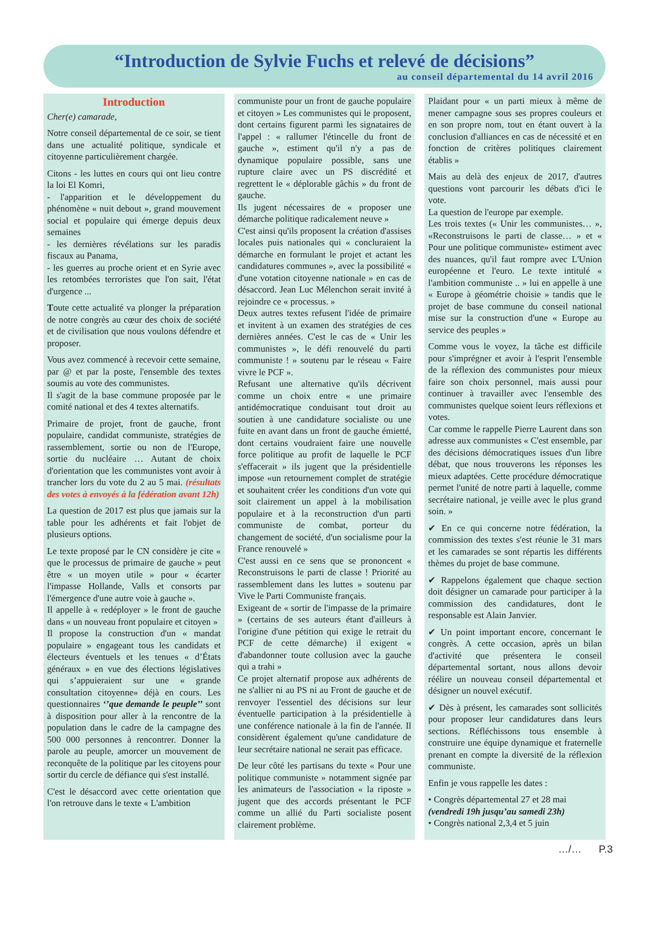“Introduction de Sylvie Fuchs et relevé de décisions”
au conseil départemental du 14 avril 2016
Introduction
Cher(e) camarade,
Notre conseil départemental de ce soir, se tient dans une actualité politique, syndicale et citoyenne particulièrement chargée.
Citons - les luttes en cours qui ont lieu contre la loi El Komri,
- l'apparition et le développement du phénomène « nuit debout », grand mouvement social et populaire qui émerge depuis deux semaines
- les dernières révélations sur les paradis fiscaux au Panama,
- les guerres au proche orient et en Syrie avec les retombées terroristes que l'on sait, l'état d'urgence ...
Toute cette actualité va plonger la préparation de notre congrès au cœur des choix de société et de civilisation que nous voulons défendre et proposer.
Vous avez commencé à recevoir cette semaine, par @ et par la poste, l'ensemble des textes soumis au vote des communistes.
Il s'agit de la base commune proposée par le comité national et des 4 textes alternatifs.
Primaire de projet, front de gauche, front populaire, candidat communiste, stratégies de rassemblement, sortie ou non de l'Europe, sortie du nucléaire … Autant de choix d'orientation que les communistes vont avoir à trancher lors du vote du 2 au 5 mai. (résultats des votes à envoyés à la fédération avant 12h)
La question de 2017 est plus que jamais sur la table pour les adhérents et fait l'objet de plusieurs options.
Le texte proposé par le CN considère je cite « que le processus de primaire de gauche » peut être « un moyen utile » pour « écarter l'impasse Hollande, Valls et consorts par l'émergence d'une autre voie à gauche ».
Il appelle à « redéployer » le front de gauche dans « un nouveau front populaire et citoyen »
Il propose la construction d'un « mandat populaire » engageant tous les candidats et électeurs éventuels et les tenues « d’États généraux » en vue des élections législatives qui s’appuieraient sur une « grande consultation citoyenne» déjà en cours. Les questionnaires ‘’que demande le peuple’’ sont à disposition pour aller à la rencontre de la population dans le cadre de la campagne des 500 000 personnes à rencontrer. Donner la parole au peuple, amorcer un mouvement de reconquête de la politique par les citoyens pour sortir du cercle de défiance qui s'est installé.
C'est le désaccord avec cette orientation que l'on retrouve dans le texte « L'ambition
communiste pour un front de gauche populaire et citoyen » Les communistes qui le proposent, dont certains figurent parmi les signataires de l'appel : « rallumer l'étincelle du front de gauche », estiment qu'il n'y a pas de dynamique populaire possible, sans une rupture claire avec un PS discrédité et regrettent le « déplorable gâchis » du front de gauche.
Ils jugent nécessaires de « proposer une démarche politique radicalement neuve »
C'est ainsi qu'ils proposent la création d'assises locales puis nationales qui « concluraient la démarche en formulant le projet et actant les candidatures communes », avec la possibilité « d'une votation citoyenne nationale » en cas de désaccord. Jean Luc Mélenchon serait invité à rejoindre ce « processus. »
Deux autres textes refusent l'idée de primaire et invitent à un examen des stratégies de ces dernières années. C'est le cas de « Unir les communistes », le défi renouvelé du parti communiste ! » soutenu par le réseau « Faire vivre le PCF ».
Refusant une alternative qu'ils décrivent comme un choix entre « une primaire antidémocratique conduisant tout droit au soutien à une candidature socialiste ou une fuite en avant dans un front de gauche émietté, dont certains voudraient faire une nouvelle force politique au profit de laquelle le PCF s'effacerait » ils jugent que la présidentielle impose «un retournement complet de stratégie et souhaitent créer les conditions d'un vote qui soit clairement un appel à la mobilisation populaire et à la reconstruction d'un parti communiste de combat, porteur du changement de société, d'un socialisme pour la France renouvelé »
C'est aussi en ce sens que se prononcent « Reconstruisons le parti de classe ! Priorité au rassemblement dans les luttes » soutenu par Vive le Parti Communiste français.
Exigeant de « sortir de l'impasse de la primaire » (certains de ses auteurs étant d'ailleurs à l'origine d'une pétition qui exige le retrait du PCF de cette démarche) il exigent « d'abandonner toute collusion avec la gauche qui a trahi »
Ce projet alternatif propose aux adhérents de ne s'allier ni au PS ni au Front de gauche et de renvoyer l'essentiel des décisions sur leur éventuelle participation à la présidentielle à une conférence nationale à la fin de l'année. Il considèrent également qu'une candidature de leur secrétaire national ne serait pas efficace.
De leur côté les partisans du texte « Pour une politique communiste » notamment signée par les animateurs de l'association « la riposte » jugent que des accords présentant le PCF comme un allié du Parti socialiste posent clairement problème.
Plaidant pour « un parti mieux à même de mener campagne sous ses propres couleurs et en son propre nom, tout en étant ouvert à la conclusion d'alliances en cas de nécessité et en fonction de critères politiques clairement établis »
Mais au delà des enjeux de 2017, d'autres questions vont parcourir les débats d'ici le vote.
La question de l'europe par exemple.
Les trois textes (« Unir les communistes… », «Reconstruisons le parti de classe… » et « Pour une politique communiste» estiment avec des nuances, qu'il faut rompre avec L'Union européenne et l'euro. Le texte intitulé « l'ambition communiste .. » lui en appelle à une « Europe à géométrie choisie » tandis que le projet de base commune du conseil national mise sur la construction d'une « Europe au service des peuples »
Comme vous le voyez, la tâche est difficile pour s'imprégner et avoir à l'esprit l'ensemble de la réflexion des communistes pour mieux faire son choix personnel, mais aussi pour continuer à travailler avec l'ensemble des communistes quelque soient leurs réflexions et votes.
Car comme le rappelle Pierre Laurent dans son adresse aux communistes « C'est ensemble, par des décisions démocratiques issues d'un libre débat, que nous trouverons les réponses les mieux adaptées. Cette procédure démocratique permet l'unité de notre parti à laquelle, comme secrétaire national, je veille avec le plus grand soin. »
✔ En ce qui concerne notre fédération, la commission des textes s'est réunie le 31 mars et les camarades se sont répartis les différents thèmes du projet de base commune.
✔ Rappelons également que chaque section doit désigner un camarade pour participer à la commission des candidatures, dont le responsable est Alain Janvier.
✔ Un point important encore, concernant le congrès. A cette occasion, après un bilan d'activité que présentera le conseil départemental sortant, nous allons devoir réélire un nouveau conseil départemental et désigner un nouvel exécutif.
✔ Dès à présent, les camarades sont sollicités pour proposer leur candidatures dans leurs sections. Réfléchissons tous ensemble à construire une équipe dynamique et fraternelle prenant en compte la diversité de la réflexion communiste.
Enfin je vous rappelle les dates :
• Congrès départemental 27 et 28 mai
(vendredi 19h jusqu’au samedi 23h)
• Congrès national 2,3,4 et 5 juin
…/… P.3